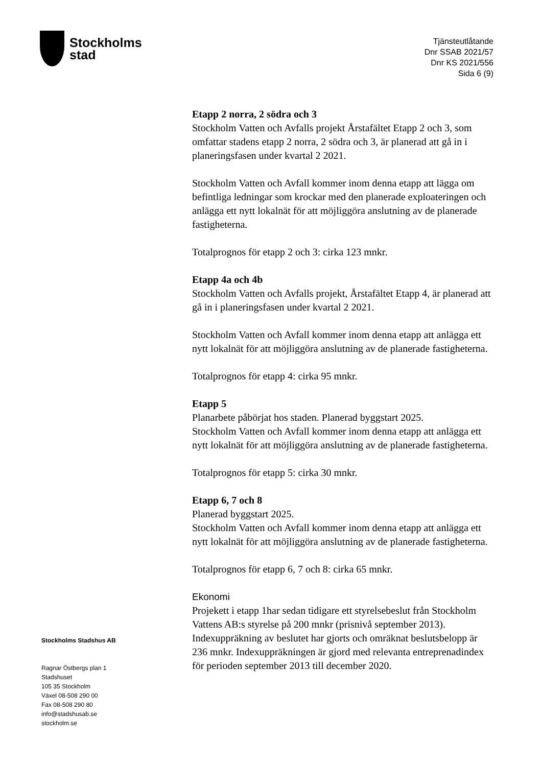Stockholms
stad
Tjänsteutlåtande
Dnr SSAB 2021/57
Dnr KS 2021/556
Sida 6 (9)
Etapp 2 norra, 2 södra och 3
Stockholm Vatten och Avfalls projekt Årstafältet Etapp 2 och 3, som omfattar stadens etapp 2 norra, 2 södra och 3, är planerad att gå in i planeringsfasen under kvartal 2 2021.
Stockholm Vatten och Avfall kommer inom denna etapp att lägga om befintliga ledningar som krockar med den planerade exploateringen och anlägga ett nytt lokalnät för att möjliggöra anslutning av de planerade fastigheterna.
Totalprognos för etapp 2 och 3: cirka 123 mnkr.
Etapp 4a och 4b
Stockholm Vatten och Avfalls projekt, Årstafältet Etapp 4, är planerad att gå in i planeringsfasen under kvartal 2 2021.
Stockholm Vatten och Avfall kommer inom denna etapp att anlägga ett nytt lokalnät för att möjliggöra anslutning av de planerade fastigheterna.
Totalprognos för etapp 4: cirka 95 mnkr.
Etapp 5
Planarbete påbörjat hos staden. Planerad byggstart 2025.
Stockholm Vatten och Avfall kommer inom denna etapp att anlägga ett nytt lokalnät för att möjliggöra anslutning av de planerade fastigheterna.
Totalprognos för etapp 5: cirka 30 mnkr.
Etapp 6, 7 och 8
Planerad byggstart 2025.
Stockholm Vatten och Avfall kommer inom denna etapp att anlägga ett nytt lokalnät för att möjliggöra anslutning av de planerade fastigheterna.
Totalprognos för etapp 6, 7 och 8: cirka 65 mnkr.
Ekonomi
Projekett i etapp 1har sedan tidigare ett styrelsebeslut från Stockholm Vattens AB:s styrelse på 200 mnkr (prisnivå september 2013). Indexuppräkning av beslutet har gjorts och omräknat beslutsbelopp är 236 mnkr. Indexuppräkningen är gjord med relevanta entreprenadindex för perioden september 2013 till december 2020.
Stockholms Stadshus AB
Ragnar Östbergs plan 1
Stadshuset
105 35 Stockholm
Växel 08-508 290 00
Fax 08-508 290 80
info@stadshusab.se
stockholm.se